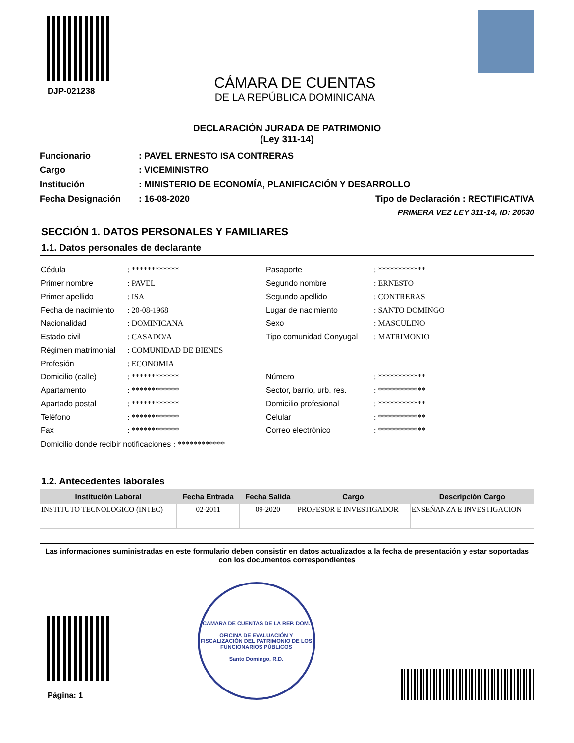DJP-021238
CÁMARA DE CUENTAS
DE LA REPÚBLICA DOMINICANA
DECLARACIÓN JURADA DE PATRIMONIO
(Ley 311-14)
Funcionario: PAVEL ERNESTO ISA CONTRERAS
Cargo: VICEMINISTRO
Institución: MINISTERIO DE ECONOMÍA, PLANIFICACIÓN Y DESARROLLO
Fecha Designación: 16-08-2020 Tipo de Declaración : RECTIFICATIVA
PRIMERA VEZ LEY 311-14, ID: 20630
SECCIÓN 1. DATOS PERSONALES Y FAMILIARES
1.1. Datos personales de declarante
Cédula: ************ Pasaporte: ************ Primer nombre: PAVEL Segundo nombre: ERNESTO Primer apellido: ISA Segundo apellido: CONTRERAS Fecha de nacimiento: 20-08-1968 Lugar de nacimiento: SANTO DOMINGO Nacionalidad: DOMINICANA Sexo: MASCULINO Estado civil: CASADO/A Tipo comunidad Conyugal: MATRIMONIO Régimen matrimonial: COMUNIDAD DE BIENES Profesión: ECONOMIA Domicilio (calle): ************ Número: ************ Apartamento: ************ Sector, barrio, urb. res.: ************ Apartado postal: ************ Domicilio profesional: ************ Teléfono: ************ Celular: ************ Fax: ************ Correo electrónico: ************
Domicilio donde recibir notificaciones : ************
1.2. Antecedentes laborales
| Institución Laboral | Fecha Entrada | Fecha Salida | Cargo | Descripción Cargo |
| --- | --- | --- | --- | --- |
| INSTITUTO TECNOLOGICO (INTEC) | 02-2011 | 09-2020 | PROFESOR E INVESTIGADOR | ENSEÑANZA E INVESTIGACION |
Las informaciones suministradas en este formulario deben consistir en datos actualizados a la fecha de presentación y estar soportadas con los documentos correspondientes
Página: 1
CAMARA DE CUENTAS DE LA REP. DOM.
OFICINA DE EVALUACIÓN Y FISCALIZACIÓN DEL PATRIMONIO DE LOS FUNCIONARIOS PÚBLICOS
Santo Domingo, R.D.